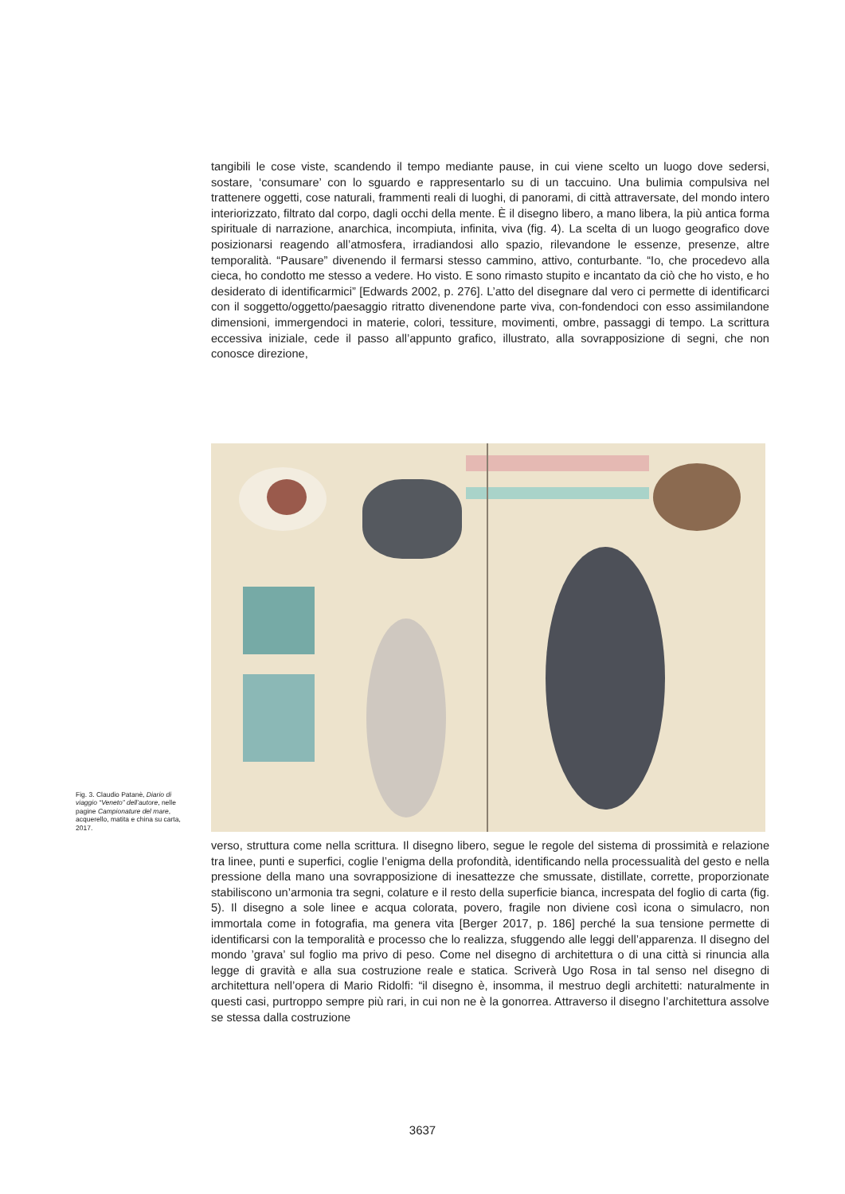tangibili le cose viste, scandendo il tempo mediante pause, in cui viene scelto un luogo dove sedersi, sostare, ‘consumare’ con lo sguardo e rappresentarlo su di un taccuino. Una bulimia compulsiva nel trattenere oggetti, cose naturali, frammenti reali di luoghi, di panorami, di città attraversate, del mondo intero interiorizzato, filtrato dal corpo, dagli occhi della mente. È il disegno libero, a mano libera, la più antica forma spirituale di narrazione, anarchica, incompiuta, infinita, viva (fig. 4). La scelta di un luogo geografico dove posizionarsi reagendo all’atmosfera, irradiandosi allo spazio, rilevandone le essenze, presenze, altre temporalità. “Pausare” divenendo il fermarsi stesso cammino, attivo, conturbante. “Io, che procedevo alla cieca, ho condotto me stesso a vedere. Ho visto. E sono rimasto stupito e incantato da ciò che ho visto, e ho desiderato di identificarmici” [Edwards 2002, p. 276]. L’atto del disegnare dal vero ci permette di identificarci con il soggetto/oggetto/paesaggio ritratto divenendone parte viva, con-fondendoci con esso assimilandone dimensioni, immergendoci in materie, colori, tessiture, movimenti, ombre, passaggi di tempo. La scrittura eccessiva iniziale, cede il passo all’appunto grafico, illustrato, alla sovrapposizione di segni, che non conosce direzione,
Fig. 3. Claudio Patanè, Diario di viaggio “Veneto” dell’autore, nelle pagine Campionature del mare, acquerello, matita e china su carta, 2017.
verso, struttura come nella scrittura. Il disegno libero, segue le regole del sistema di prossimità e relazione tra linee, punti e superfici, coglie l’enigma della profondità, identificando nella processualità del gesto e nella pressione della mano una sovrapposizione di inesattezze che smussate, distillate, corrette, proporzionate stabiliscono un’armonia tra segni, colature e il resto della superficie bianca, increspata del foglio di carta (fig. 5). Il disegno a sole linee e acqua colorata, povero, fragile non diviene così icona o simulacro, non immortala come in fotografia, ma genera vita [Berger 2017, p. 186] perché la sua tensione permette di identificarsi con la temporalità e processo che lo realizza, sfuggendo alle leggi dell’apparenza. Il disegno del mondo ’grava’ sul foglio ma privo di peso. Come nel disegno di architettura o di una città si rinuncia alla legge di gravità e alla sua costruzione reale e statica. Scriverà Ugo Rosa in tal senso nel disegno di architettura nell’opera di Mario Ridolfi: “il disegno è, insomma, il mestruo degli architetti: naturalmente in questi casi, purtroppo sempre più rari, in cui non ne è la gonorrea. Attraverso il disegno l’architettura assolve se stessa dalla costruzione
3637